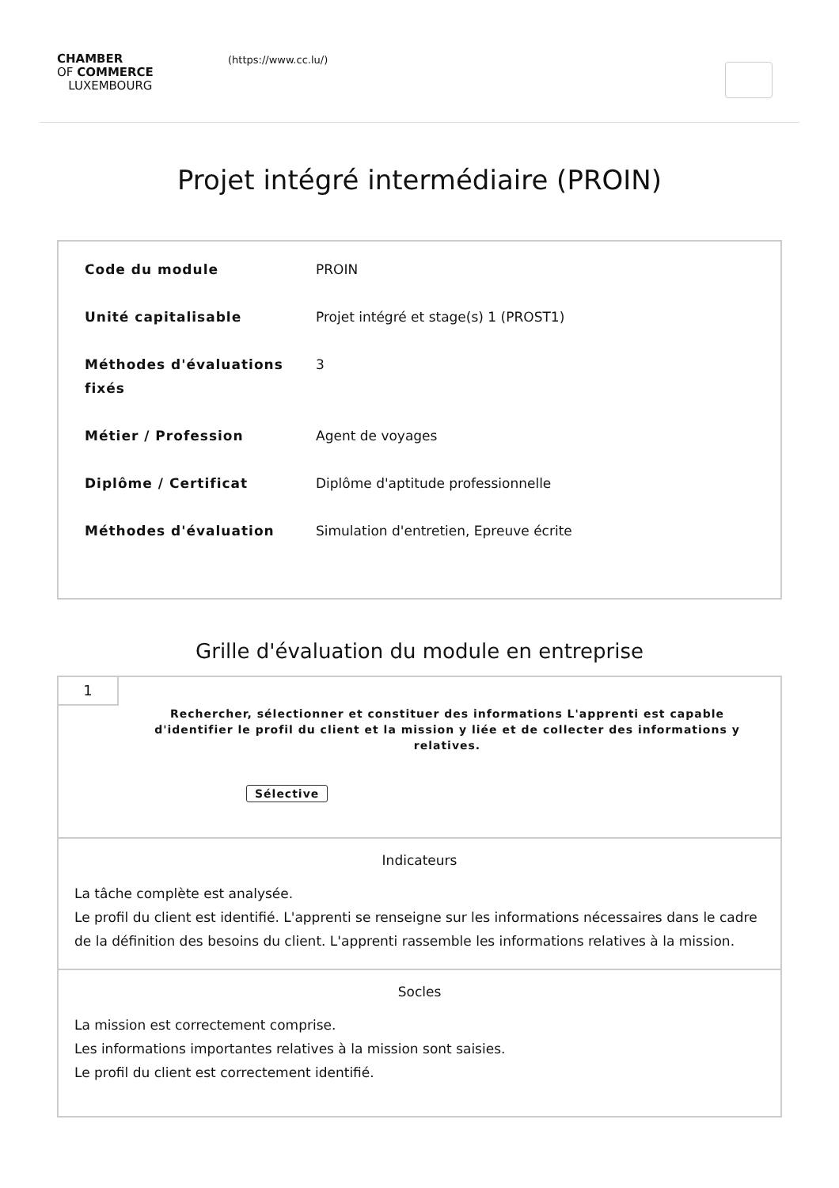CHAMBER
OF COMMERCE
LUXEMBOURG
(https://www.cc.lu/)
Projet intégré intermédiaire (PROIN)
| Code du module | PROIN |
| Unité capitalisable | Projet intégré et stage(s) 1 (PROST1) |
| Méthodes d'évaluations fixés | 3 |
| Métier / Profession | Agent de voyages |
| Diplôme / Certificat | Diplôme d'aptitude professionnelle |
| Méthodes d'évaluation | Simulation d'entretien, Epreuve écrite |
Grille d'évaluation du module en entreprise
1
Rechercher, sélectionner et constituer des informations L'apprenti est capable d'identifier le profil du client et la mission y liée et de collecter des informations y relatives.
Sélective
Indicateurs
La tâche complète est analysée.
Le profil du client est identifié. L'apprenti se renseigne sur les informations nécessaires dans le cadre de la définition des besoins du client. L'apprenti rassemble les informations relatives à la mission.
Socles
La mission est correctement comprise.
Les informations importantes relatives à la mission sont saisies.
Le profil du client est correctement identifié.